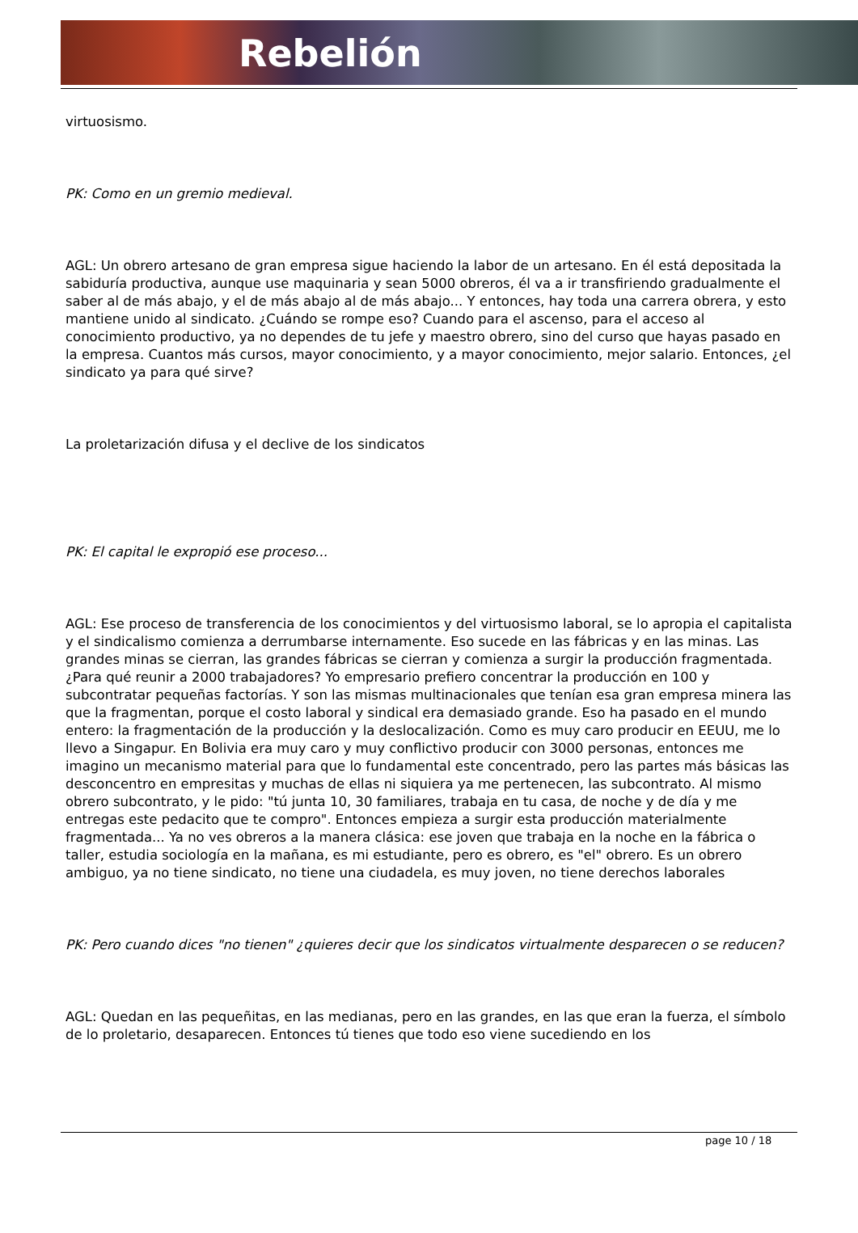Rebelión
virtuosismo.
PK: Como en un gremio medieval.
AGL: Un obrero artesano de gran empresa sigue haciendo la labor de un artesano. En él está depositada la sabiduría productiva, aunque use maquinaria y sean 5000 obreros, él va a ir transfiriendo gradualmente el saber al de más abajo, y el de más abajo al de más abajo... Y entonces, hay toda una carrera obrera, y esto mantiene unido al sindicato. ¿Cuándo se rompe eso? Cuando para el ascenso, para el acceso al conocimiento productivo, ya no dependes de tu jefe y maestro obrero, sino del curso que hayas pasado en la empresa. Cuantos más cursos, mayor conocimiento, y a mayor conocimiento, mejor salario. Entonces, ¿el sindicato ya para qué sirve?
La proletarización difusa y el declive de los sindicatos
PK: El capital le expropió ese proceso...
AGL: Ese proceso de transferencia de los conocimientos y del virtuosismo laboral, se lo apropia el capitalista y el sindicalismo comienza a derrumbarse internamente. Eso sucede en las fábricas y en las minas. Las grandes minas se cierran, las grandes fábricas se cierran y comienza a surgir la producción fragmentada. ¿Para qué reunir a 2000 trabajadores? Yo empresario prefiero concentrar la producción en 100 y subcontratar pequeñas factorías. Y son las mismas multinacionales que tenían esa gran empresa minera las que la fragmentan, porque el costo laboral y sindical era demasiado grande. Eso ha pasado en el mundo entero: la fragmentación de la producción y la deslocalización. Como es muy caro producir en EEUU, me lo llevo a Singapur. En Bolivia era muy caro y muy conflictivo producir con 3000 personas, entonces me imagino un mecanismo material para que lo fundamental este concentrado, pero las partes más básicas las desconcentro en empresitas y muchas de ellas ni siquiera ya me pertenecen, las subcontrato. Al mismo obrero subcontrato, y le pido: "tú junta 10, 30 familiares, trabaja en tu casa, de noche y de día y me entregas este pedacito que te compro". Entonces empieza a surgir esta producción materialmente fragmentada... Ya no ves obreros a la manera clásica: ese joven que trabaja en la noche en la fábrica o taller, estudia sociología en la mañana, es mi estudiante, pero es obrero, es "el" obrero. Es un obrero ambiguo, ya no tiene sindicato, no tiene una ciudadela, es muy joven, no tiene derechos laborales
PK: Pero cuando dices "no tienen" ¿quieres decir que los sindicatos virtualmente desparecen o se reducen?
AGL: Quedan en las pequeñitas, en las medianas, pero en las grandes, en las que eran la fuerza, el símbolo de lo proletario, desaparecen. Entonces tú tienes que todo eso viene sucediendo en los
page 10 / 18